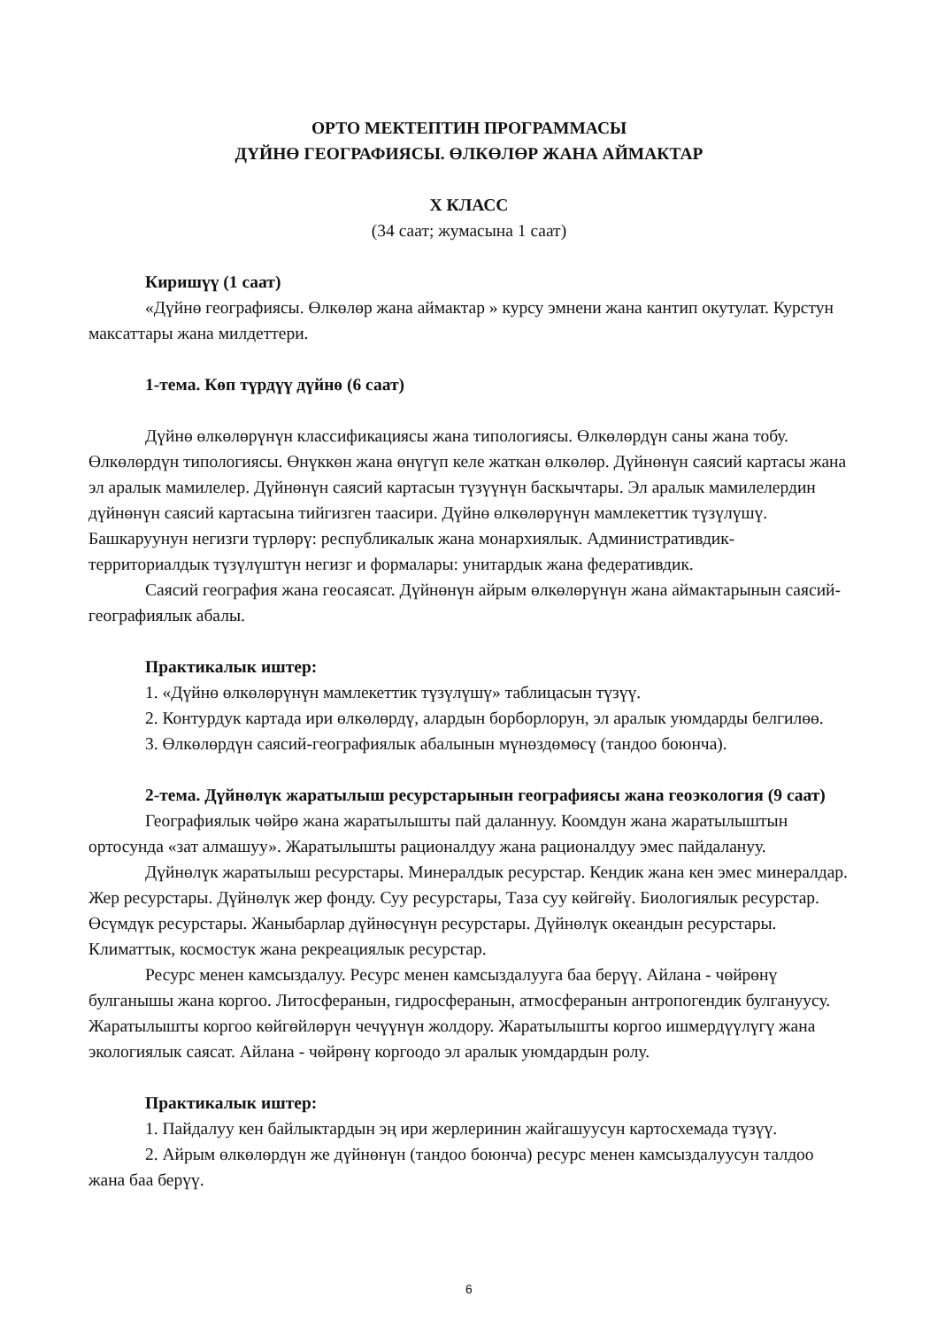ОРТО МЕКТЕПТИН ПРОГРАММАСЫ
ДҮЙНӨ ГЕОГРАФИЯСЫ. ӨЛКӨЛӨР ЖАНА АЙМАКТАР
X КЛАСС
(34 саат; жумасына 1 саат)
Киришүү (1 саат)
«Дүйнө географиясы. Өлкөлөр жана аймактар » курсу эмнени жана кантип окутулат. Курстун максаттары жана милдеттери.
1-тема. Көп түрдүү дүйнө (6 саат)
Дүйнө өлкөлөрүнүн классификациясы жана типологиясы. Өлкөлөрдүн саны жана тобу. Өлкөлөрдүн типологиясы. Өнүккөн жана өнүгүп келе жаткан өлкөлөр. Дүйнөнүн саясий картасы жана эл аралык мамилелер. Дүйнөнүн саясий картасын түзүүнүн баскычтары. Эл аралык мамилелердин дүйнөнүн саясий картасына тийгизген таасири. Дүйнө өлкөлөрүнүн мамлекеттик түзүлүшү. Башкаруунун негизги түрлөрү: республикалык жана монархиялык. Административдик-территориалдык түзүлүштүн негизг и формалары: унитардык жана федеративдик.
Саясий география жана геосаясат. Дүйнөнүн айрым өлкөлөрүнүн жана аймактарынын саясий-географиялык абалы.
Практикалык иштер:
1. «Дүйнө өлкөлөрүнүн мамлекеттик түзүлүшү» таблицасын түзүү.
2. Контурдук картада ири өлкөлөрдү, алардын борборлорун, эл аралык уюмдарды белгилөө.
3. Өлкөлөрдүн саясий-географиялык абалынын мүнөздөмөсү (тандоо боюнча).
2-тема. Дүйнөлүк жаратылыш ресурстарынын географиясы жана геоэкология (9 саат)
Географиялык чөйрө жана жаратылышты пай даланнуу. Коомдун жана жаратылыштын ортосунда «зат алмашуу». Жаратылышты рационалдуу жана рационалдуу эмес пайдалануу.
Дүйнөлүк жаратылыш ресурстары. Минералдык ресурстар. Кендик жана кен эмес минералдар. Жер ресурстары. Дүйнөлүк жер фонду. Суу ресурстары, Таза суу көйгөйү. Биологиялык ресурстар. Өсүмдүк ресурстары. Жаныбарлар дүйнөсүнүн ресурстары. Дүйнөлүк океандын ресурстары. Климаттык, космостук жана рекреациялык ресурстар.
Ресурс менен камсыздалуу. Ресурс менен камсыздалууга баа берүү. Айлана - чөйрөнү булганышы жана коргоо. Литосферанын, гидросферанын, атмосферанын антропогендик булгануусу. Жаратылышты коргоо көйгөйлөрүн чечүүнүн жолдору. Жаратылышты коргоо ишмердүүлүгү жана экологиялык саясат. Айлана - чөйрөнү коргоодо эл аралык уюмдардын ролу.
Практикалык иштер:
1. Пайдалуу кен байлыктардын эң ири жерлеринин жайгашуусун картосхемада түзүү.
2. Айрым өлкөлөрдүн же дүйнөнүн (тандоо боюнча) ресурс менен камсыздалуусун талдоо жана баа берүү.
6